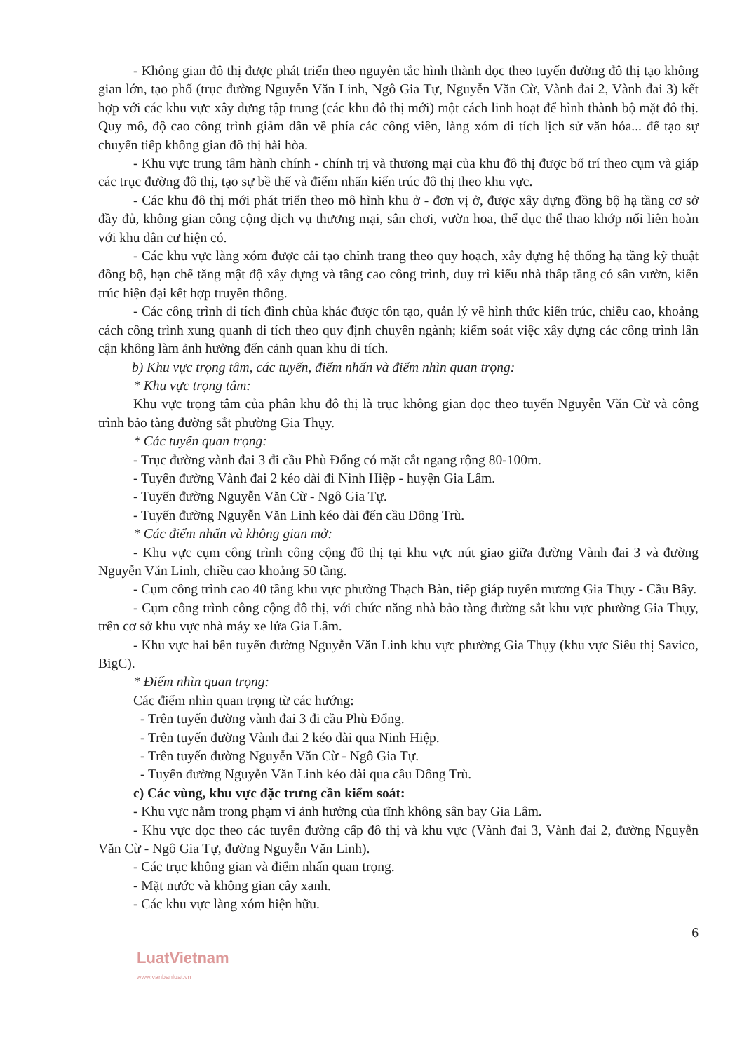- Không gian đô thị được phát triển theo nguyên tắc hình thành dọc theo tuyến đường đô thị tạo không gian lớn, tạo phố (trục đường Nguyễn Văn Linh, Ngô Gia Tự, Nguyễn Văn Cừ, Vành đai 2, Vành đai 3) kết hợp với các khu vực xây dựng tập trung (các khu đô thị mới) một cách linh hoạt để hình thành bộ mặt đô thị. Quy mô, độ cao công trình giảm dần về phía các công viên, làng xóm di tích lịch sử văn hóa... để tạo sự chuyển tiếp không gian đô thị hài hòa.
- Khu vực trung tâm hành chính - chính trị và thương mại của khu đô thị được bố trí theo cụm và giáp các trục đường đô thị, tạo sự bề thế và điểm nhấn kiến trúc đô thị theo khu vực.
- Các khu đô thị mới phát triển theo mô hình khu ở - đơn vị ở, được xây dựng đồng bộ hạ tầng cơ sở đầy đủ, không gian công cộng dịch vụ thương mại, sân chơi, vườn hoa, thể dục thể thao khớp nối liên hoàn với khu dân cư hiện có.
- Các khu vực làng xóm được cải tạo chỉnh trang theo quy hoạch, xây dựng hệ thống hạ tầng kỹ thuật đồng bộ, hạn chế tăng mật độ xây dựng và tầng cao công trình, duy trì kiểu nhà thấp tầng có sân vườn, kiến trúc hiện đại kết hợp truyền thống.
- Các công trình di tích đình chùa khác được tôn tạo, quản lý về hình thức kiến trúc, chiều cao, khoảng cách công trình xung quanh di tích theo quy định chuyên ngành; kiểm soát việc xây dựng các công trình lân cận không làm ảnh hưởng đến cảnh quan khu di tích.
b) Khu vực trọng tâm, các tuyến, điểm nhấn và điểm nhìn quan trọng:
* Khu vực trọng tâm:
Khu vực trọng tâm của phân khu đô thị là trục không gian dọc theo tuyến Nguyễn Văn Cừ và công trình bảo tàng đường sắt phường Gia Thụy.
* Các tuyến quan trọng:
- Trục đường vành đai 3 đi cầu Phù Đổng có mặt cắt ngang rộng 80-100m.
- Tuyến đường Vành đai 2 kéo dài đi Ninh Hiệp - huyện Gia Lâm.
- Tuyến đường Nguyễn Văn Cừ - Ngô Gia Tự.
- Tuyến đường Nguyễn Văn Linh kéo dài đến cầu Đông Trù.
* Các điểm nhấn và không gian mở:
- Khu vực cụm công trình công cộng đô thị tại khu vực nút giao giữa đường Vành đai 3 và đường Nguyễn Văn Linh, chiều cao khoảng 50 tầng.
- Cụm công trình cao 40 tầng khu vực phường Thạch Bàn, tiếp giáp tuyến mương Gia Thụy - Cầu Bây.
- Cụm công trình công cộng đô thị, với chức năng nhà bảo tàng đường sắt khu vực phường Gia Thụy, trên cơ sở khu vực nhà máy xe lửa Gia Lâm.
- Khu vực hai bên tuyến đường Nguyễn Văn Linh khu vực phường Gia Thụy (khu vực Siêu thị Savico, BigC).
* Điểm nhìn quan trọng:
Các điểm nhìn quan trọng từ các hướng:
- Trên tuyến đường vành đai 3 đi cầu Phù Đổng.
- Trên tuyến đường Vành đai 2 kéo dài qua Ninh Hiệp.
- Trên tuyến đường Nguyễn Văn Cừ - Ngô Gia Tự.
- Tuyến đường Nguyễn Văn Linh kéo dài qua cầu Đông Trù.
c) Các vùng, khu vực đặc trưng cần kiểm soát:
- Khu vực nằm trong phạm vi ảnh hưởng của tĩnh không sân bay Gia Lâm.
- Khu vực dọc theo các tuyến đường cấp đô thị và khu vực (Vành đai 3, Vành đai 2, đường Nguyễn Văn Cừ - Ngô Gia Tự, đường Nguyễn Văn Linh).
- Các trục không gian và điểm nhấn quan trọng.
- Mặt nước và không gian cây xanh.
- Các khu vực làng xóm hiện hữu.
6
LuatVietnam
www.vanbanluat.vn